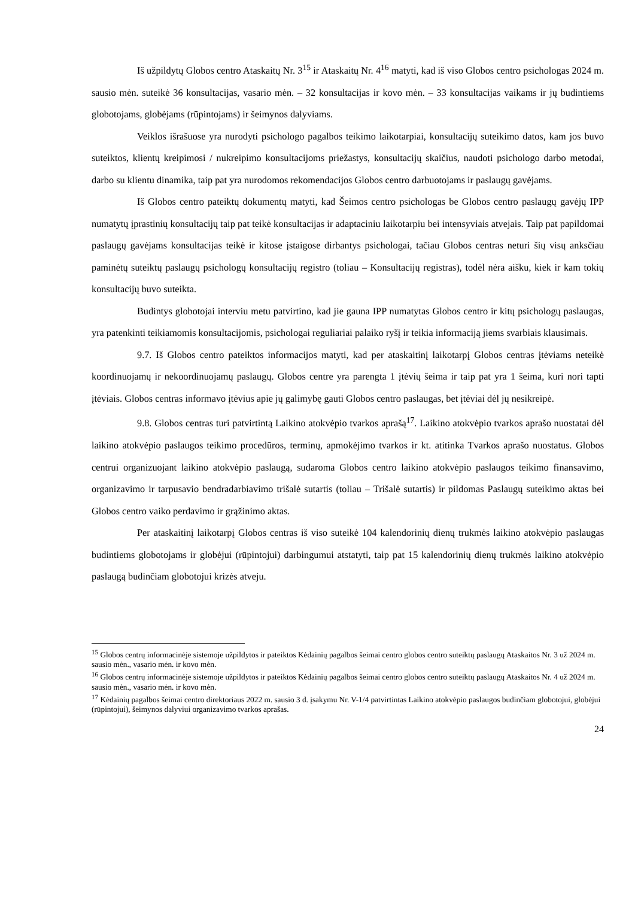Iš užpildytų Globos centro Ataskaitų Nr. 3<sup>15</sup> ir Ataskaitų Nr. 4<sup>16</sup> matyti, kad iš viso Globos centro psichologas 2024 m. sausio mėn. suteikė 36 konsultacijas, vasario mėn. – 32 konsultacijas ir kovo mėn. – 33 konsultacijas vaikams ir jų budintiems globotojams, globėjams (rūpintojams) ir šeimynos dalyviams.
Veiklos išrašuose yra nurodyti psichologo pagalbos teikimo laikotarpiai, konsultacijų suteikimo datos, kam jos buvo suteiktos, klientų kreipimosi / nukreipimo konsultacijoms priežastys, konsultacijų skaičius, naudoti psichologo darbo metodai, darbo su klientu dinamika, taip pat yra nurodomos rekomendacijos Globos centro darbuotojams ir paslaugų gavėjams.
Iš Globos centro pateiktų dokumentų matyti, kad Šeimos centro psichologas be Globos centro paslaugų gavėjų IPP numatytų įprastinių konsultacijų taip pat teikė konsultacijas ir adaptaciniu laikotarpiu bei intensyviais atvejais. Taip pat papildomai paslaugų gavėjams konsultacijas teikė ir kitose įstaigose dirbantys psichologai, tačiau Globos centras neturi šių visų anksčiau paminėtų suteiktų paslaugų psichologų konsultacijų registro (toliau – Konsultacijų registras), todėl nėra aišku, kiek ir kam tokių konsultacijų buvo suteikta.
Budintys globotojai interviu metu patvirtino, kad jie gauna IPP numatytas Globos centro ir kitų psichologų paslaugas, yra patenkinti teikiamomis konsultacijomis, psichologai reguliariai palaiko ryšį ir teikia informaciją jiems svarbiais klausimais.
9.7. Iš Globos centro pateiktos informacijos matyti, kad per ataskaitinį laikotarpį Globos centras įtėviams neteikė koordinuojamų ir nekoordinuojamų paslaugų. Globos centre yra parengta 1 įtėvių šeima ir taip pat yra 1 šeima, kuri nori tapti įtėviais. Globos centras informavo įtėvius apie jų galimybę gauti Globos centro paslaugas, bet įtėviai dėl jų nesikreipė.
9.8. Globos centras turi patvirtintą Laikino atokvėpio tvarkos aprašą<sup>17</sup>. Laikino atokvėpio tvarkos aprašo nuostatai dėl laikino atokvėpio paslaugos teikimo procedūros, terminų, apmokėjimo tvarkos ir kt. atitinka Tvarkos aprašo nuostatus. Globos centrui organizuojant laikino atokvėpio paslaugą, sudaroma Globos centro laikino atokvėpio paslaugos teikimo finansavimo, organizavimo ir tarpusavio bendradarbiavimo trišalė sutartis (toliau – Trišalė sutartis) ir pildomas Paslaugų suteikimo aktas bei Globos centro vaiko perdavimo ir grąžinimo aktas.
Per ataskaitinį laikotarpį Globos centras iš viso suteikė 104 kalendorinių dienų trukmės laikino atokvėpio paslaugas budintiems globotojams ir globėjui (rūpintojui) darbingumui atstatyti, taip pat 15 kalendorinių dienų trukmės laikino atokvėpio paslaugą budinčiam globotojui krizės atveju.
<sup>15</sup> Globos centrų informacinėje sistemoje užpildytos ir pateiktos Kėdainių pagalbos šeimai centro globos centro suteiktų paslaugų Ataskaitos Nr. 3 už 2024 m. sausio mėn., vasario mėn. ir kovo mėn.
<sup>16</sup> Globos centrų informacinėje sistemoje užpildytos ir pateiktos Kėdainių pagalbos šeimai centro globos centro suteiktų paslaugų Ataskaitos Nr. 4 už 2024 m. sausio mėn., vasario mėn. ir kovo mėn.
<sup>17</sup> Kėdainių pagalbos šeimai centro direktoriaus 2022 m. sausio 3 d. įsakymu Nr. V-1/4 patvirtintas Laikino atokvėpio paslaugos budinčiam globotojui, globėjui (rūpintojui), šeimynos dalyviui organizavimo tvarkos aprašas.
24